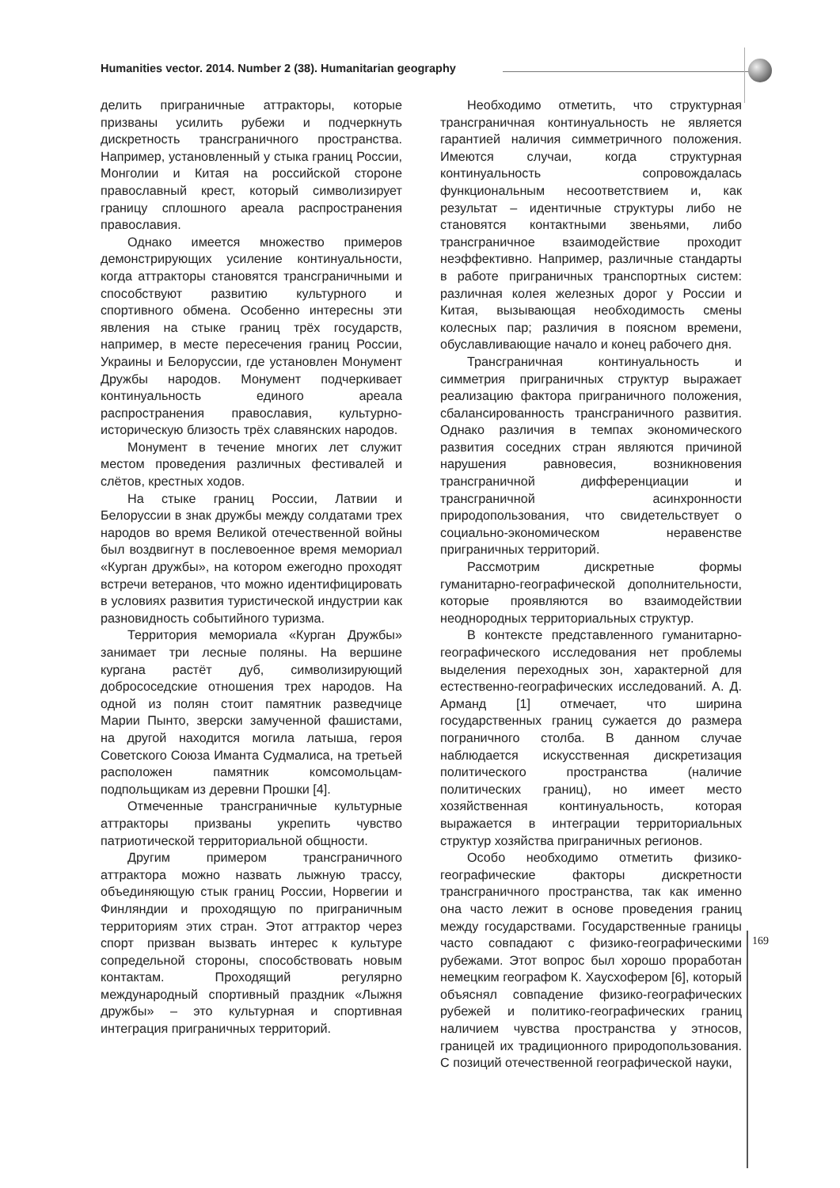Humanities vector. 2014. Number 2 (38). Humanitarian geography
делить приграничные аттракторы, которые призваны усилить рубежи и подчеркнуть дискретность трансграничного пространства. Например, установленный у стыка границ России, Монголии и Китая на российской стороне православный крест, который символизирует границу сплошного ареала распространения православия.
Однако имеется множество примеров демонстрирующих усиление континуальности, когда аттракторы становятся трансграничными и способствуют развитию культурного и спортивного обмена. Особенно интересны эти явления на стыке границ трёх государств, например, в месте пересечения границ России, Украины и Белоруссии, где установлен Монумент Дружбы народов. Монумент подчеркивает континуальность единого ареала распространения православия, культурно-историческую близость трёх славянских народов.
Монумент в течение многих лет служит местом проведения различных фестивалей и слётов, крестных ходов.
На стыке границ России, Латвии и Белоруссии в знак дружбы между солдатами трех народов во время Великой отечественной войны был воздвигнут в послевоенное время мемориал «Курган дружбы», на котором ежегодно проходят встречи ветеранов, что можно идентифицировать в условиях развития туристической индустрии как разновидность событийного туризма.
Территория мемориала «Курган Дружбы» занимает три лесные поляны. На вершине кургана растёт дуб, символизирующий добрососедские отношения трех народов. На одной из полян стоит памятник разведчице Марии Пынто, зверски замученной фашистами, на другой находится могила латыша, героя Советского Союза Иманта Судмалиса, на третьей расположен памятник комсомольцам-подпольщикам из деревни Прошки [4].
Отмеченные трансграничные культурные аттракторы призваны укрепить чувство патриотической территориальной общности.
Другим примером трансграничного аттрактора можно назвать лыжную трассу, объединяющую стык границ России, Норвегии и Финляндии и проходящую по приграничным территориям этих стран. Этот аттрактор через спорт призван вызвать интерес к культуре сопредельной стороны, способствовать новым контактам. Проходящий регулярно международный спортивный праздник «Лыжня дружбы» – это культурная и спортивная интеграция приграничных территорий.
Необходимо отметить, что структурная трансграничная континуальность не является гарантией наличия симметричного положения. Имеются случаи, когда структурная континуальность сопровождалась функциональным несоответствием и, как результат – идентичные структуры либо не становятся контактными звеньями, либо трансграничное взаимодействие проходит неэффективно. Например, различные стандарты в работе приграничных транспортных систем: различная колея железных дорог у России и Китая, вызывающая необходимость смены колесных пар; различия в поясном времени, обуславливающие начало и конец рабочего дня.
Трансграничная континуальность и симметрия приграничных структур выражает реализацию фактора приграничного положения, сбалансированность трансграничного развития. Однако различия в темпах экономического развития соседних стран являются причиной нарушения равновесия, возникновения трансграничной дифференциации и трансграничной асинхронности природопользования, что свидетельствует о социально-экономическом неравенстве приграничных территорий.
Рассмотрим дискретные формы гуманитарно-географической дополнительности, которые проявляются во взаимодействии неоднородных территориальных структур.
В контексте представленного гуманитарно-географического исследования нет проблемы выделения переходных зон, характерной для естественно-географических исследований. А. Д. Арманд [1] отмечает, что ширина государственных границ сужается до размера пограничного столба. В данном случае наблюдается искусственная дискретизация политического пространства (наличие политических границ), но имеет место хозяйственная континуальность, которая выражается в интеграции территориальных структур хозяйства приграничных регионов.
Особо необходимо отметить физико-географические факторы дискретности трансграничного пространства, так как именно она часто лежит в основе проведения границ между государствами. Государственные границы часто совпадают с физико-географическими рубежами. Этот вопрос был хорошо проработан немецким географом К. Хаусхофером [6], который объяснял совпадение физико-географических рубежей и политико-географических границ наличием чувства пространства у этносов, границей их традиционного природопользования. С позиций отечественной географической науки,
169